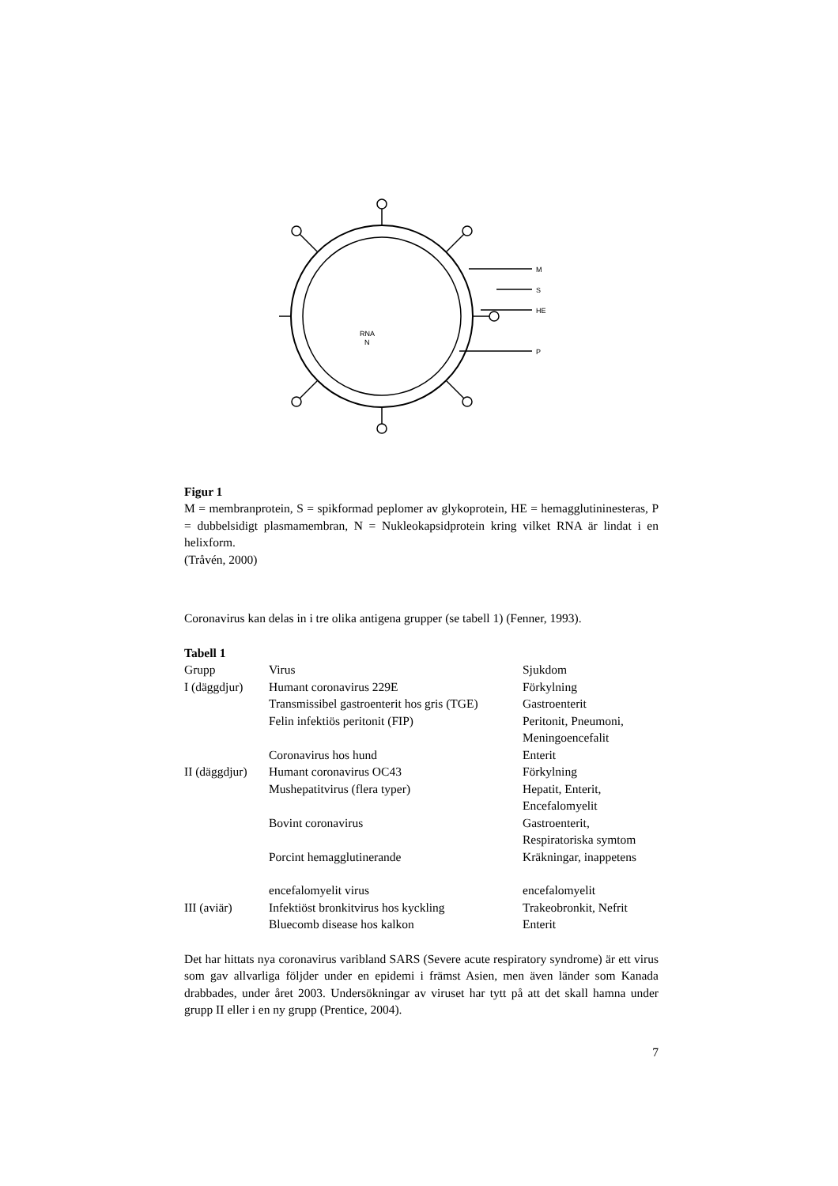M
S
HE
P
RNA
N
Figur 1
M = membranprotein, S = spikformad peplomer av glykoprotein, HE = hemagglutininesteras, P = dubbelsidigt plasmamembran, N = Nukleokapsidprotein kring vilket RNA är lindat i en helixform.
(Tråvén, 2000)
Coronavirus kan delas in i tre olika antigena grupper (se tabell 1) (Fenner, 1993).
Tabell 1
| Grupp | Virus | Sjukdom |
| I (däggdjur) | Humant coronavirus 229E | Förkylning |
| | Transmissibel gastroenterit hos gris (TGE) | Gastroenterit |
| | Felin infektiös peritonit (FIP) | Peritonit, Pneumoni, Meningoencefalit |
| | Coronavirus hos hund | Enterit |
| II (däggdjur) | Humant coronavirus OC43 | Förkylning |
| | Mushepatitvirus (flera typer) | Hepatit, Enterit, Encefalomyelit |
| | Bovint coronavirus | Gastroenterit, Respiratoriska symtom |
| | Porcint hemagglutinerande | Kräkningar, inappetens |
| | encefalomyelit virus | encefalomyelit |
| III (aviär) | Infektiöst bronkitvirus hos kyckling | Trakeobronkit, Nefrit |
| | Bluecomb disease hos kalkon | Enterit |
Det har hittats nya coronavirus varibland SARS (Severe acute respiratory syndrome) är ett virus som gav allvarliga följder under en epidemi i främst Asien, men även länder som Kanada drabbades, under året 2003. Undersökningar av viruset har tytt på att det skall hamna under grupp II eller i en ny grupp (Prentice, 2004).
7